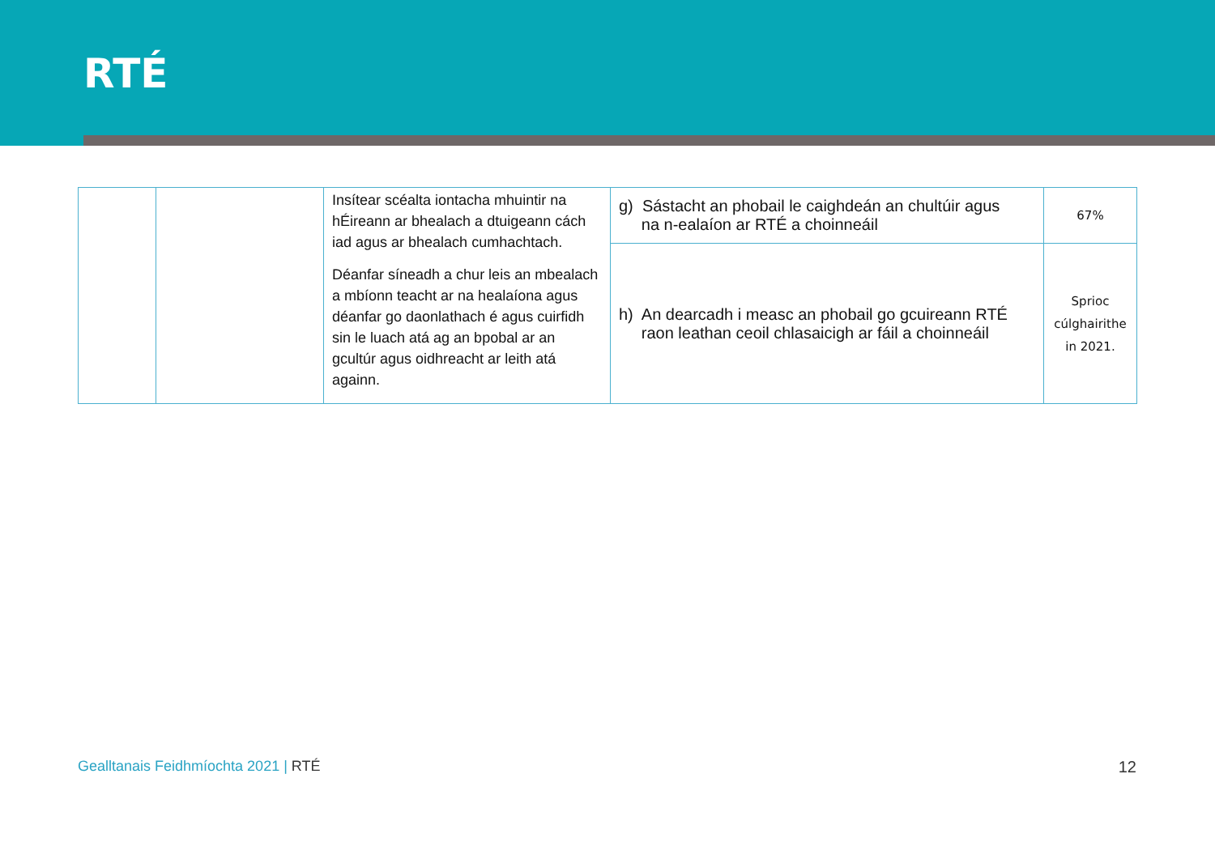RTÉ
| | | Insítear scéalta iontacha mhuintir na hÉireann ar bhealach a dtuigeann cách iad agus ar bhealach cumhachtach. Déanfar síneadh a chur leis an mbealach a mbíonn teacht ar na healaíona agus déanfar go daonlathach é agus cuirfidh sin le luach atá ag an bpobal ar an gcultúr agus oidhreacht ar leith atá againn. | g) Sástacht an phobail le caighdeán an chultúir agus na n-ealaíon ar RTÉ a choinneáil | 67% |
| | | | h) An dearcadh i measc an phobail go gcuireann RTÉ raon leathan ceoil chlasaicigh ar fáil a choinneáil | Sprioc cúlghairithe in 2021. |
Gealltanais Feidhmíochta 2021 | RTÉ
12